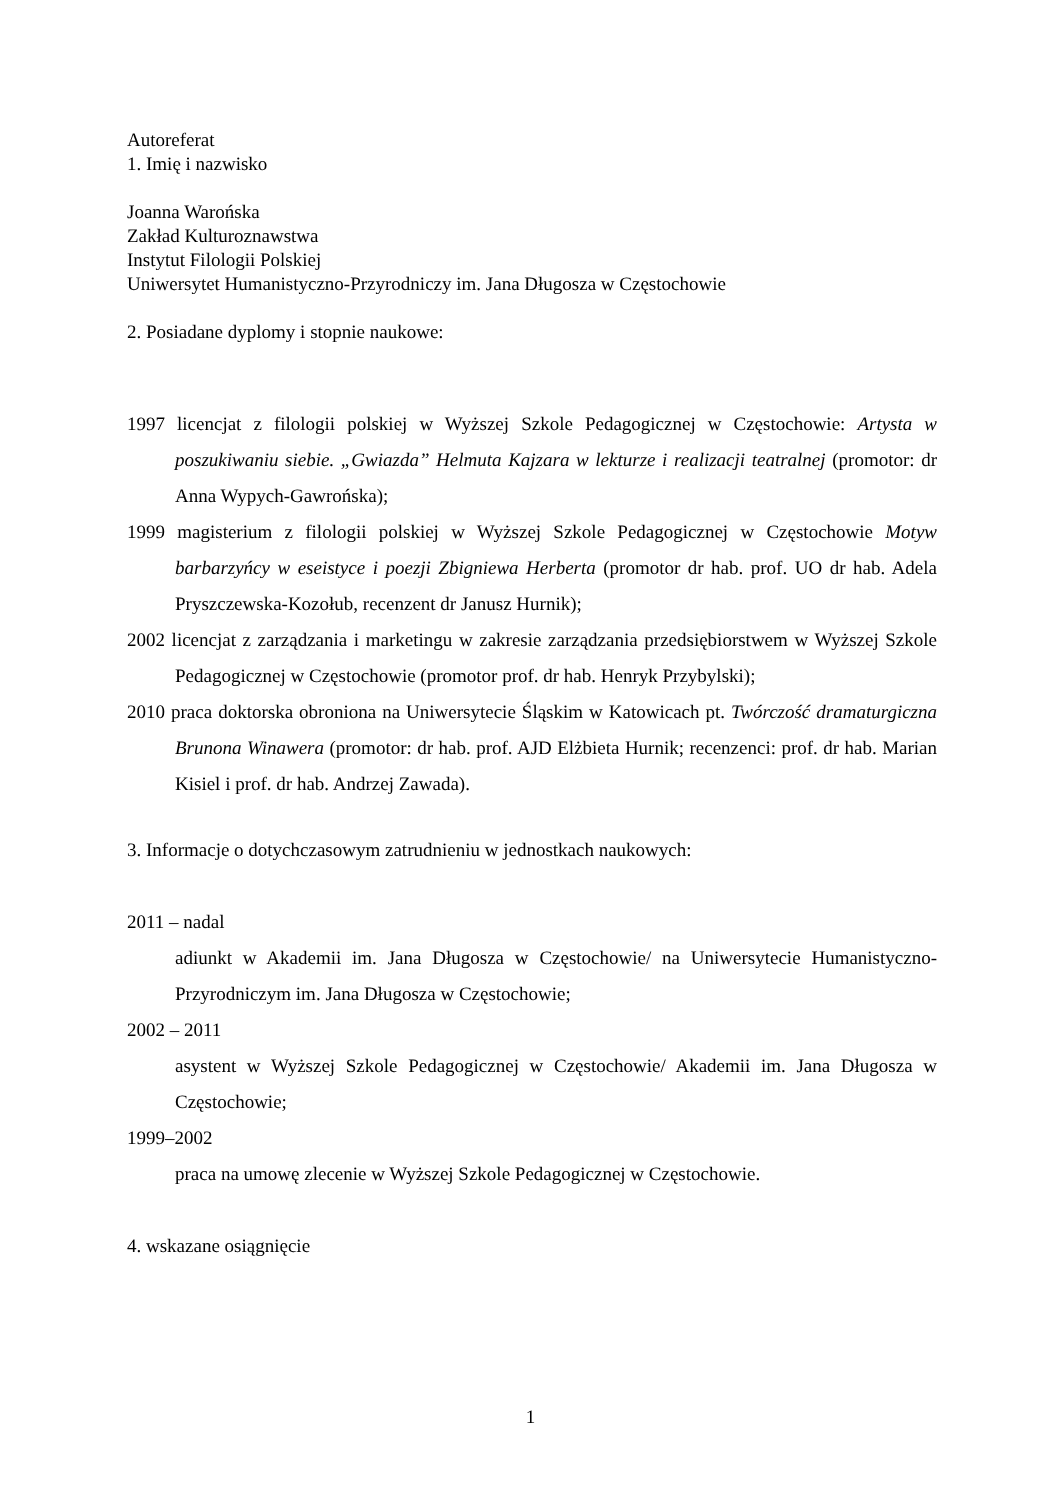Autoreferat
1. Imię i nazwisko
Joanna Warońska
Zakład Kulturoznawstwa
Instytut Filologii Polskiej
Uniwersytet Humanistyczno-Przyrodniczy im. Jana Długosza w Częstochowie
2. Posiadane dyplomy i stopnie naukowe:
1997 licencjat z filologii polskiej w Wyższej Szkole Pedagogicznej w Częstochowie: Artysta w poszukiwaniu siebie. „Gwiazda” Helmuta Kajzara w lekturze i realizacji teatralnej (promotor: dr Anna Wypych-Gawrońska);
1999 magisterium z filologii polskiej w Wyższej Szkole Pedagogicznej w Częstochowie Motyw barbarzyńcy w eseistyce i poezji Zbigniewa Herberta (promotor dr hab. prof. UO dr hab. Adela Pryszczewska-Kozołub, recenzent dr Janusz Hurnik);
2002 licencjat z zarządzania i marketingu w zakresie zarządzania przedsiębiorstwem w Wyższej Szkole Pedagogicznej w Częstochowie (promotor prof. dr hab. Henryk Przybylski);
2010 praca doktorska obroniona na Uniwersytecie Śląskim w Katowicach pt. Twórczość dramaturgiczna Brunona Winawera (promotor: dr hab. prof. AJD Elżbieta Hurnik; recenzenci: prof. dr hab. Marian Kisiel i prof. dr hab. Andrzej Zawada).
3. Informacje o dotychczasowym zatrudnieniu w jednostkach naukowych:
2011 – nadal
adiunkt w Akademii im. Jana Długosza w Częstochowie/ na Uniwersytecie Humanistyczno-Przyrodniczym im. Jana Długosza w Częstochowie;
2002 – 2011
asystent w Wyższej Szkole Pedagogicznej w Częstochowie/ Akademii im. Jana Długosza w Częstochowie;
1999–2002
praca na umowę zlecenie w Wyższej Szkole Pedagogicznej w Częstochowie.
4. wskazane osiągnięcie
1